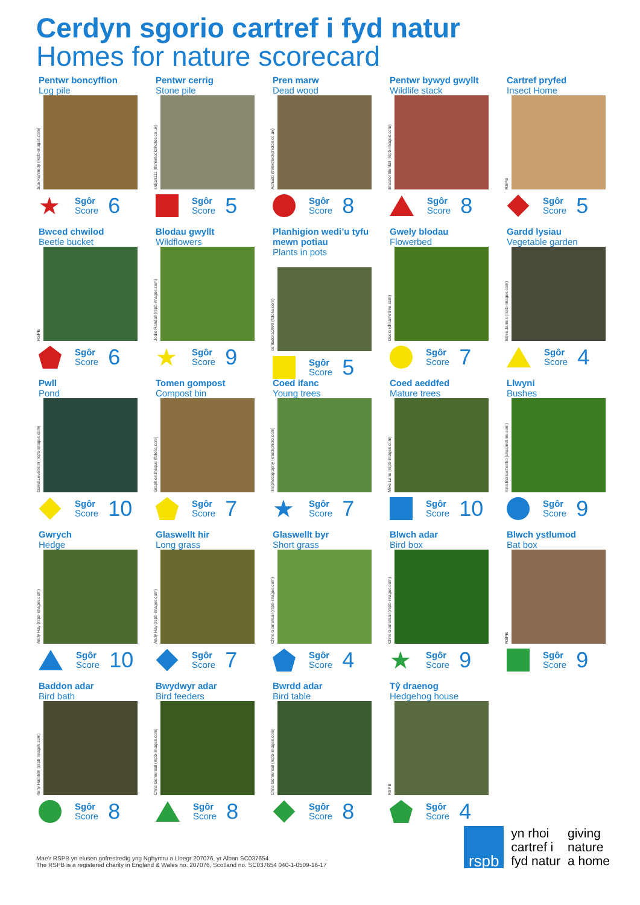Cerdyn sgorio cartref i fyd natur
Homes for nature scorecard
Pentwr boncyffion
Log pile
Sue Kennedy (rspb-images.com)
★
Sgôr
Score
6
Pentwr cerrig
Stone pile
srdjan111 (thinkstockphotos.co.uk)
Sgôr
Score
5
Pren marw
Dead wood
Achudo (thinkstockphotos.co.uk)
Sgôr
Score
8
Pentwr bywyd gwyllt
Wildlife stack
Eleanor Bentall (rspb-images.com)
Sgôr
Score
8
Cartref pryfed
Insect Home
RSPB
Sgôr
Score
5
Bwced chwilod
Beetle bucket
RSPB
Sgôr
Score
6
Blodau gwyllt
Wildflowers
Jodie Randall (rspb-images.com)
★
Sgôr
Score
9
Planhigion wedi’u tyfu mewn potiau
Plants in pots
contadora1999 (fotolia.com)
Sgôr
Score
5
Gwely blodau
Flowerbed
Ducio (dreamstime.com)
Sgôr
Score
7
Gardd lysiau
Vegetable garden
Ernie James (rspb-images.com)
Sgôr
Score
4
Pwll
Pond
David Levenson (rspb-images.com)
Sgôr
Score
10
Tomen gompost
Compost bin
Graphies.thèque (fotolia.com)
Sgôr
Score
7
Coed ifanc
Young trees
lillisphotography (istockphoto.com)
★
Sgôr
Score
7
Coed aeddfed
Mature trees
Mike Lane (rspb-images.com)
Sgôr
Score
10
Llwyni
Bushes
Irina Borsuchenko (dreamstime.com)
Sgôr
Score
9
Gwrych
Hedge
Andy Hay (rspb-images.com)
Sgôr
Score
10
Glaswellt hir
Long grass
Andy Hay (rspb-images.com)
Sgôr
Score
7
Glaswellt byr
Short grass
Chris Gomersall (rspb-images.com)
Sgôr
Score
4
Blwch adar
Bird box
Chris Gomersall (rspb-images.com)
★
Sgôr
Score
9
Blwch ystlumod
Bat box
RSPB
Sgôr
Score
9
Baddon adar
Bird bath
Tony Hamblin (rspb-images.com)
Sgôr
Score
8
Bwydwyr adar
Bird feeders
Chris Gomersall (rspb-images.com)
Sgôr
Score
8
Bwrdd adar
Bird table
Chris Gomersall (rspb-images.com)
Sgôr
Score
8
Tŷ draenog
Hedgehog house
RSPB
Sgôr
Score
4
Mae’r RSPB yn elusen gofrestredig yng Nghymru a Lloegr 207076, yr Alban SC037654
The RSPB is a registered charity in England & Wales no. 207076, Scotland no. SC037654 040-1-0509-16-17
rspb
yn rhoi
cartref i
fyd natur
giving
nature
a home